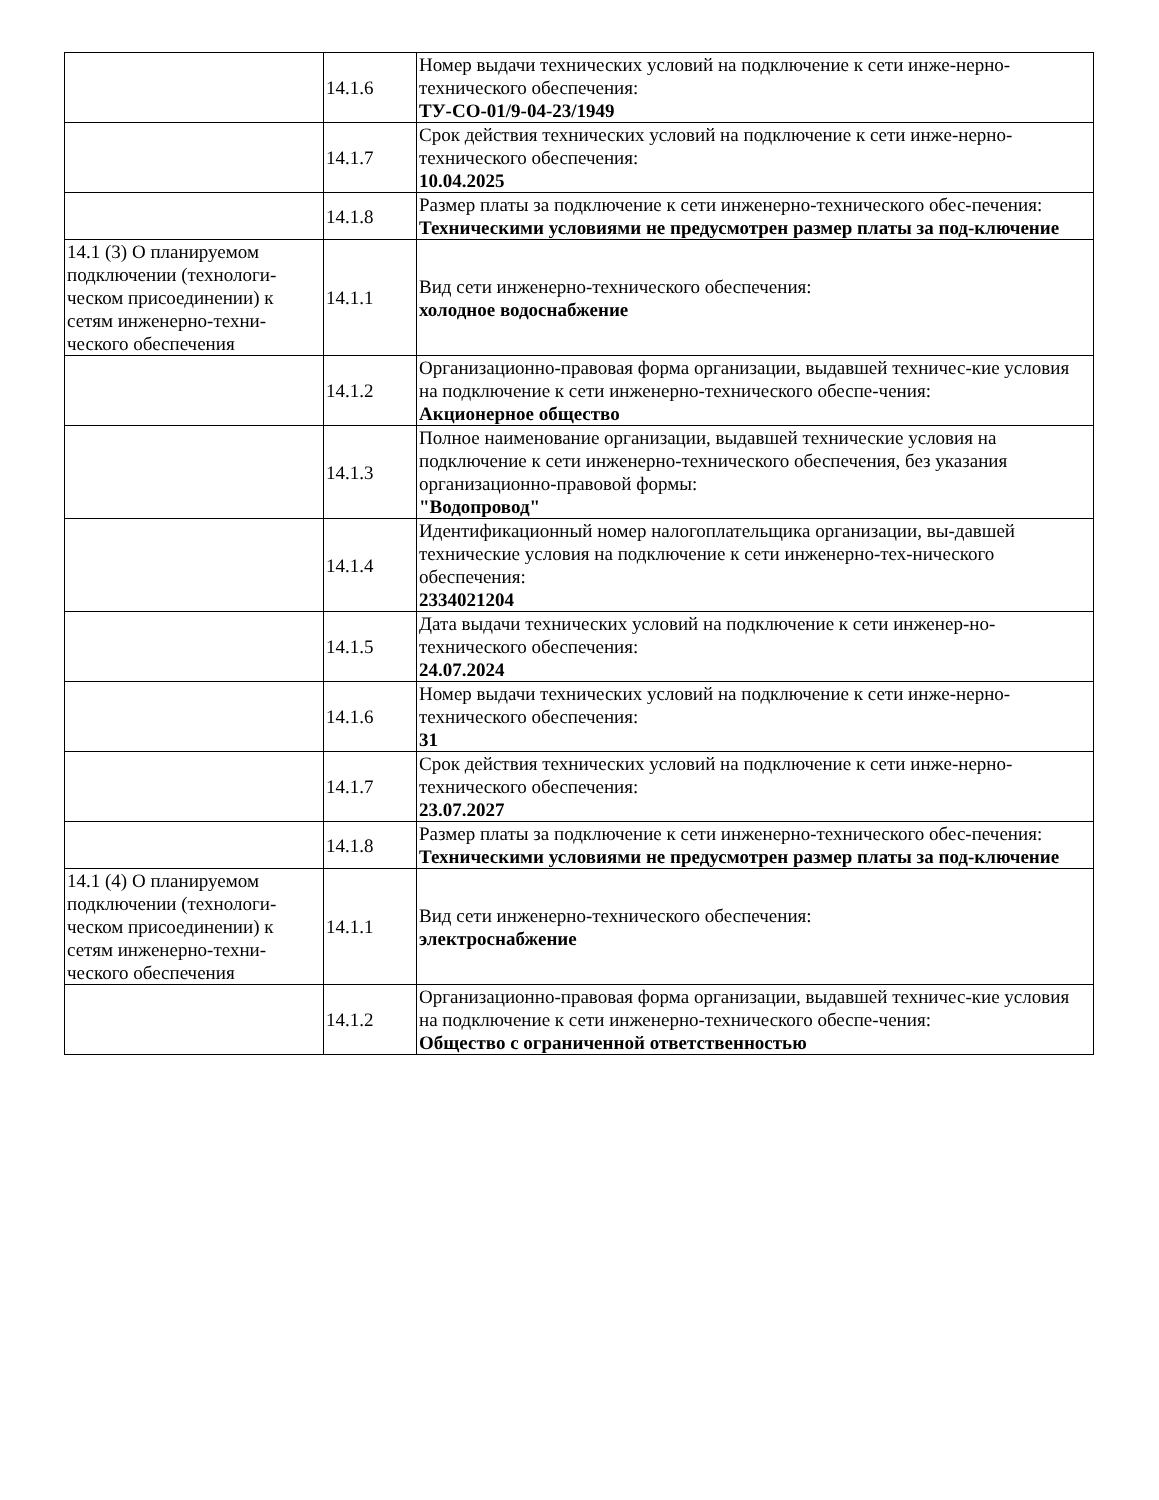| | 14.1.6 | Номер выдачи технических условий на подключение к сети инже-нерно-технического обеспечения: ТУ-СО-01/9-04-23/1949 |
| | 14.1.7 | Срок действия технических условий на подключение к сети инже-нерно-технического обеспечения: 10.04.2025 |
| | 14.1.8 | Размер платы за подключение к сети инженерно-технического обес-печения: Техническими условиями не предусмотрен размер платы за под-ключение |
| 14.1 (3) О планируемом подключении (технологи-ческом присоединении) к сетям инженерно-техни-ческого обеспечения | 14.1.1 | Вид сети инженерно-технического обеспечения: холодное водоснабжение |
| | 14.1.2 | Организационно-правовая форма организации, выдавшей техничес-кие условия на подключение к сети инженерно-технического обеспе-чения: Акционерное общество |
| | 14.1.3 | Полное наименование организации, выдавшей технические условия на подключение к сети инженерно-технического обеспечения, без указания организационно-правовой формы: "Водопровод" |
| | 14.1.4 | Идентификационный номер налогоплательщика организации, вы-давшей технические условия на подключение к сети инженерно-тех-нического обеспечения: 2334021204 |
| | 14.1.5 | Дата выдачи технических условий на подключение к сети инженер-но-технического обеспечения: 24.07.2024 |
| | 14.1.6 | Номер выдачи технических условий на подключение к сети инже-нерно-технического обеспечения: 31 |
| | 14.1.7 | Срок действия технических условий на подключение к сети инже-нерно-технического обеспечения: 23.07.2027 |
| | 14.1.8 | Размер платы за подключение к сети инженерно-технического обес-печения: Техническими условиями не предусмотрен размер платы за под-ключение |
| 14.1 (4) О планируемом подключении (технологи-ческом присоединении) к сетям инженерно-техни-ческого обеспечения | 14.1.1 | Вид сети инженерно-технического обеспечения: электроснабжение |
| | 14.1.2 | Организационно-правовая форма организации, выдавшей техничес-кие условия на подключение к сети инженерно-технического обеспе-чения: Общество с ограниченной ответственностью |